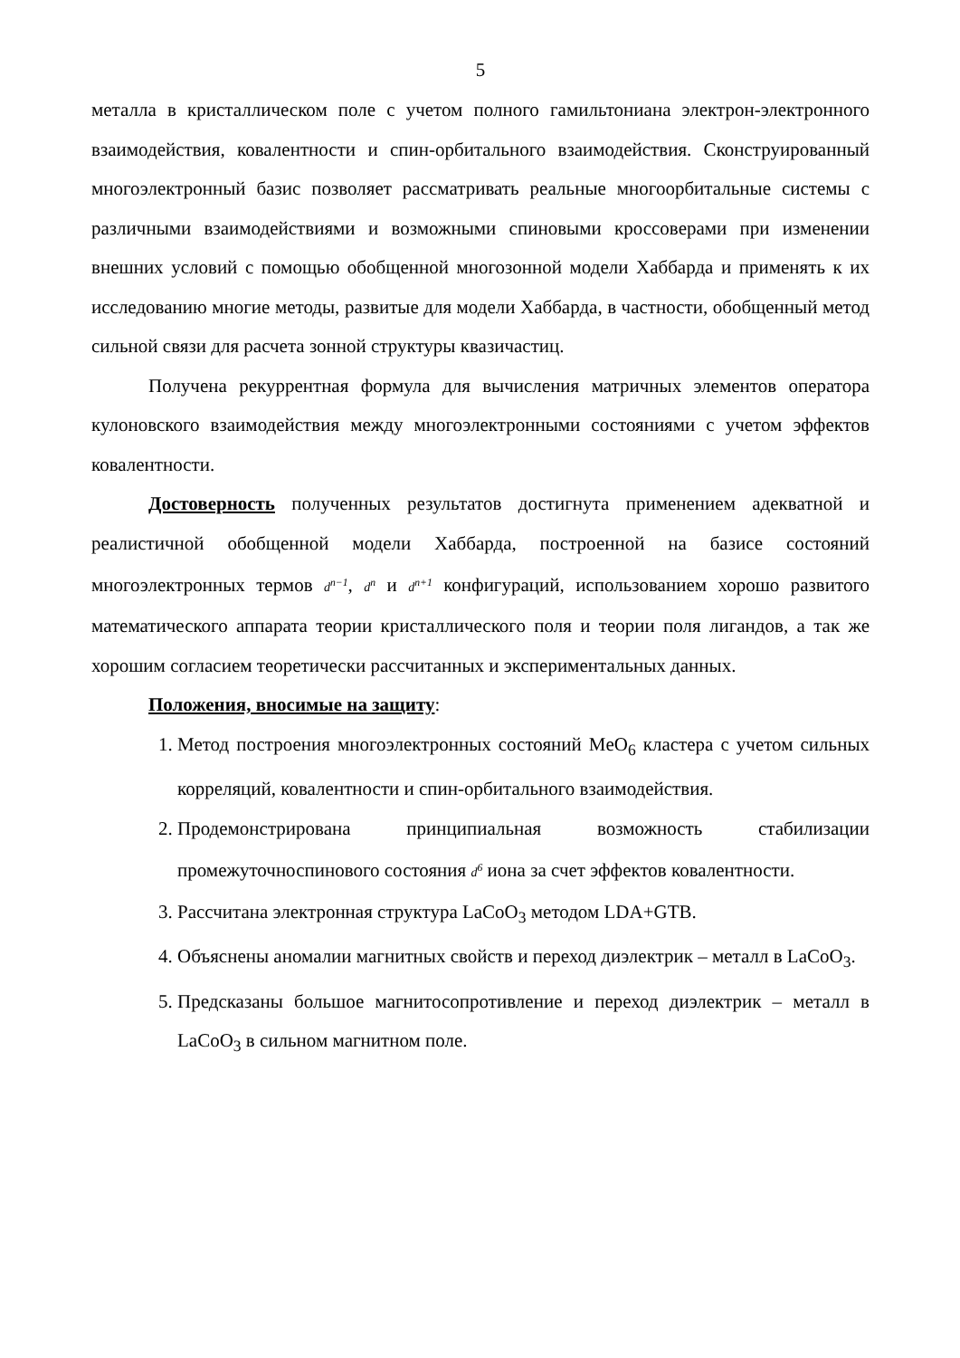5
металла в кристаллическом поле с учетом полного гамильтониана электрон-электронного взаимодействия, ковалентности и спин-орбитального взаимодействия. Сконструированный многоэлектронный базис позволяет рассматривать реальные многоорбитальные системы с различными взаимодействиями и возможными спиновыми кроссоверами при изменении внешних условий с помощью обобщенной многозонной модели Хаббарда и применять к их исследованию многие методы, развитые для модели Хаббарда, в частности, обобщенный метод сильной связи для расчета зонной структуры квазичастиц.
Получена рекуррентная формула для вычисления матричных элементов оператора кулоновского взаимодействия между многоэлектронными состояниями с учетом эффектов ковалентности.
Достоверность полученных результатов достигнута применением адекватной и реалистичной обобщенной модели Хаббарда, построенной на базисе состояний многоэлектронных термов d<sup>n−1</sup>, d<sup>n</sup> и d<sup>n+1</sup> конфигураций, использованием хорошо развитого математического аппарата теории кристаллического поля и теории поля лигандов, а так же хорошим согласием теоретически рассчитанных и экспериментальных данных.
Положения, вносимые на защиту:
1. Метод построения многоэлектронных состояний MeO<sub>6</sub> кластера с учетом сильных корреляций, ковалентности и спин-орбитального взаимодействия.
2. Продемонстрирована принципиальная возможность стабилизации промежуточноспинового состояния d<sup>6</sup> иона за счет эффектов ковалентности.
3. Рассчитана электронная структура LaCoO<sub>3</sub> методом LDA+GTB.
4. Объяснены аномалии магнитных свойств и переход диэлектрик – металл в LaCoO<sub>3</sub>.
5. Предсказаны большое магнитосопротивление и переход диэлектрик – металл в LaCoO<sub>3</sub> в сильном магнитном поле.